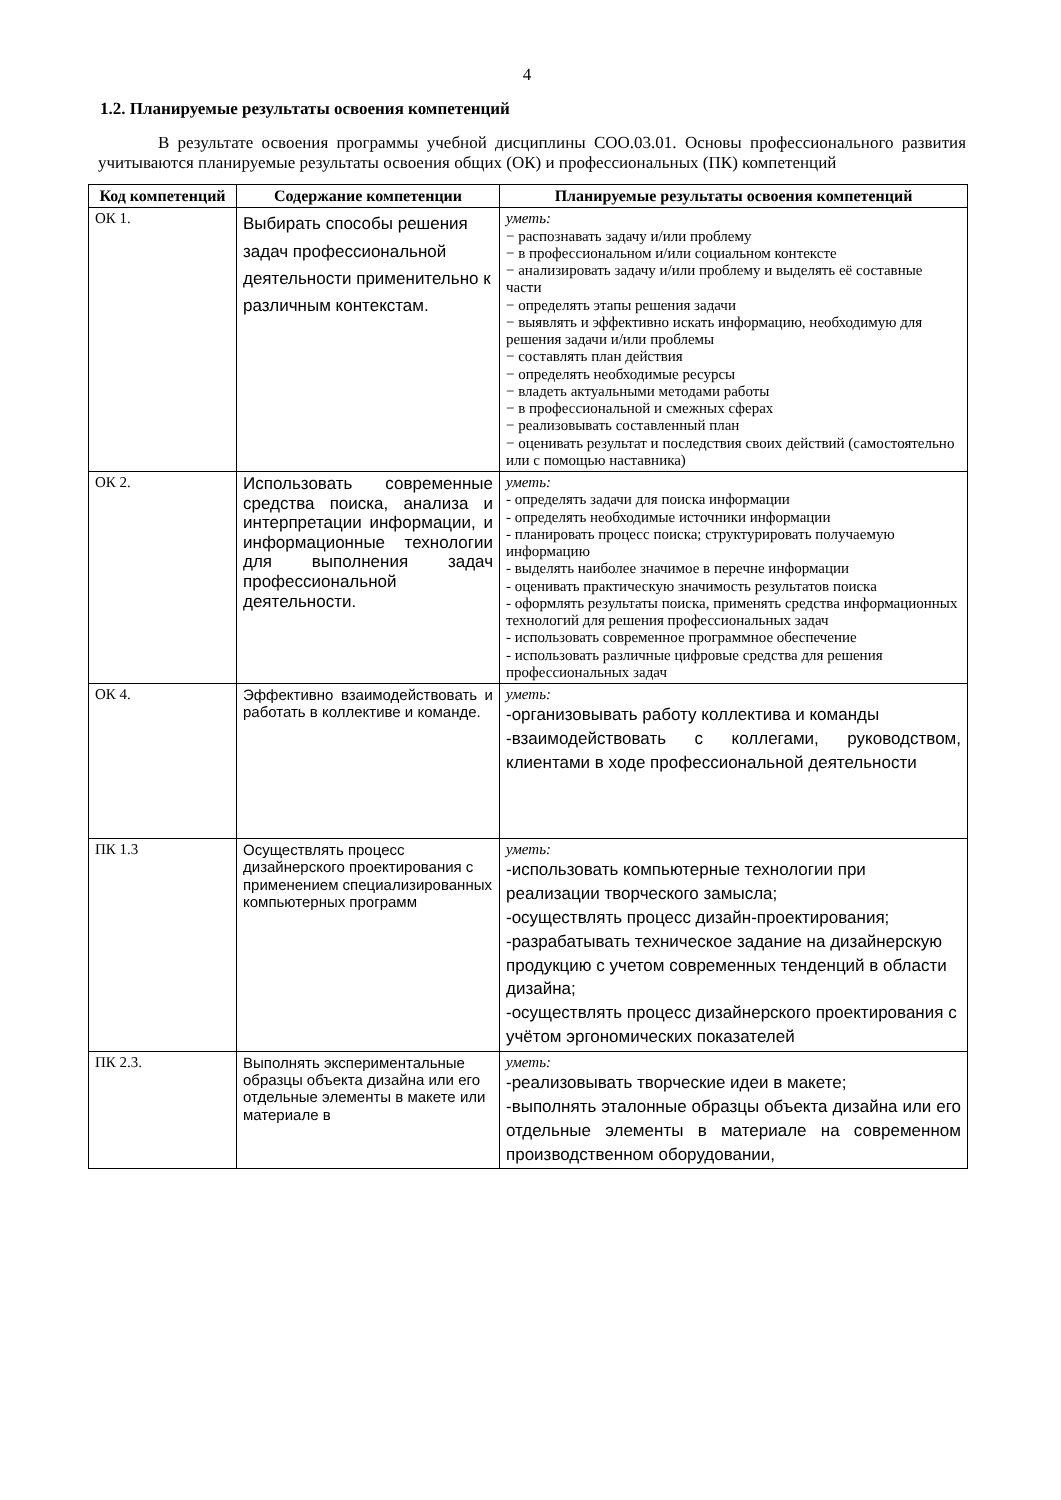4
1.2. Планируемые результаты освоения компетенций
В результате освоения программы учебной дисциплины СОО.03.01. Основы профессионального развития учитываются планируемые результаты освоения общих (ОК) и профессиональных (ПК) компетенций
| Код компетенций | Содержание компетенции | Планируемые результаты освоения компетенций |
| --- | --- | --- |
| ОК 1. | Выбирать способы решения задач профессиональной деятельности применительно к различным контекстам. | уметь: − распознавать задачу и/или проблему − в профессиональном и/или социальном контексте − анализировать задачу и/или проблему и выделять её составные части − определять этапы решения задачи − выявлять и эффективно искать информацию, необходимую для решения задачи и/или проблемы − составлять план действия − определять необходимые ресурсы − владеть актуальными методами работы − в профессиональной и смежных сферах − реализовывать составленный план − оценивать результат и последствия своих действий (самостоятельно или с помощью наставника) |
| ОК 2. | Использовать современные средства поиска, анализа и интерпретации информации, и информационные технологии для выполнения задач профессиональной деятельности. | уметь: - определять задачи для поиска информации - определять необходимые источники информации - планировать процесс поиска; структурировать получаемую информацию - выделять наиболее значимое в перечне информации - оценивать практическую значимость результатов поиска - оформлять результаты поиска, применять средства информационных технологий для решения профессиональных задач - использовать современное программное обеспечение - использовать различные цифровые средства для решения профессиональных задач |
| ОК 4. | Эффективно взаимодействовать и работать в коллективе и команде. | уметь: -организовывать работу коллектива и команды -взаимодействовать с коллегами, руководством, клиентами в ходе профессиональной деятельности |
| ПК 1.3 | Осуществлять процесс дизайнерского проектирования с применением специализированных компьютерных программ | уметь: -использовать компьютерные технологии при реализации творческого замысла; -осуществлять процесс дизайн-проектирования; -разрабатывать техническое задание на дизайнерскую продукцию с учетом современных тенденций в области дизайна; -осуществлять процесс дизайнерского проектирования с учётом эргономических показателей |
| ПК 2.3. | Выполнять экспериментальные образцы объекта дизайна или его отдельные элементы в макете или материале в | уметь: -реализовывать творческие идеи в макете; -выполнять эталонные образцы объекта дизайна или его отдельные элементы в материале на современном производственном оборудовании, |